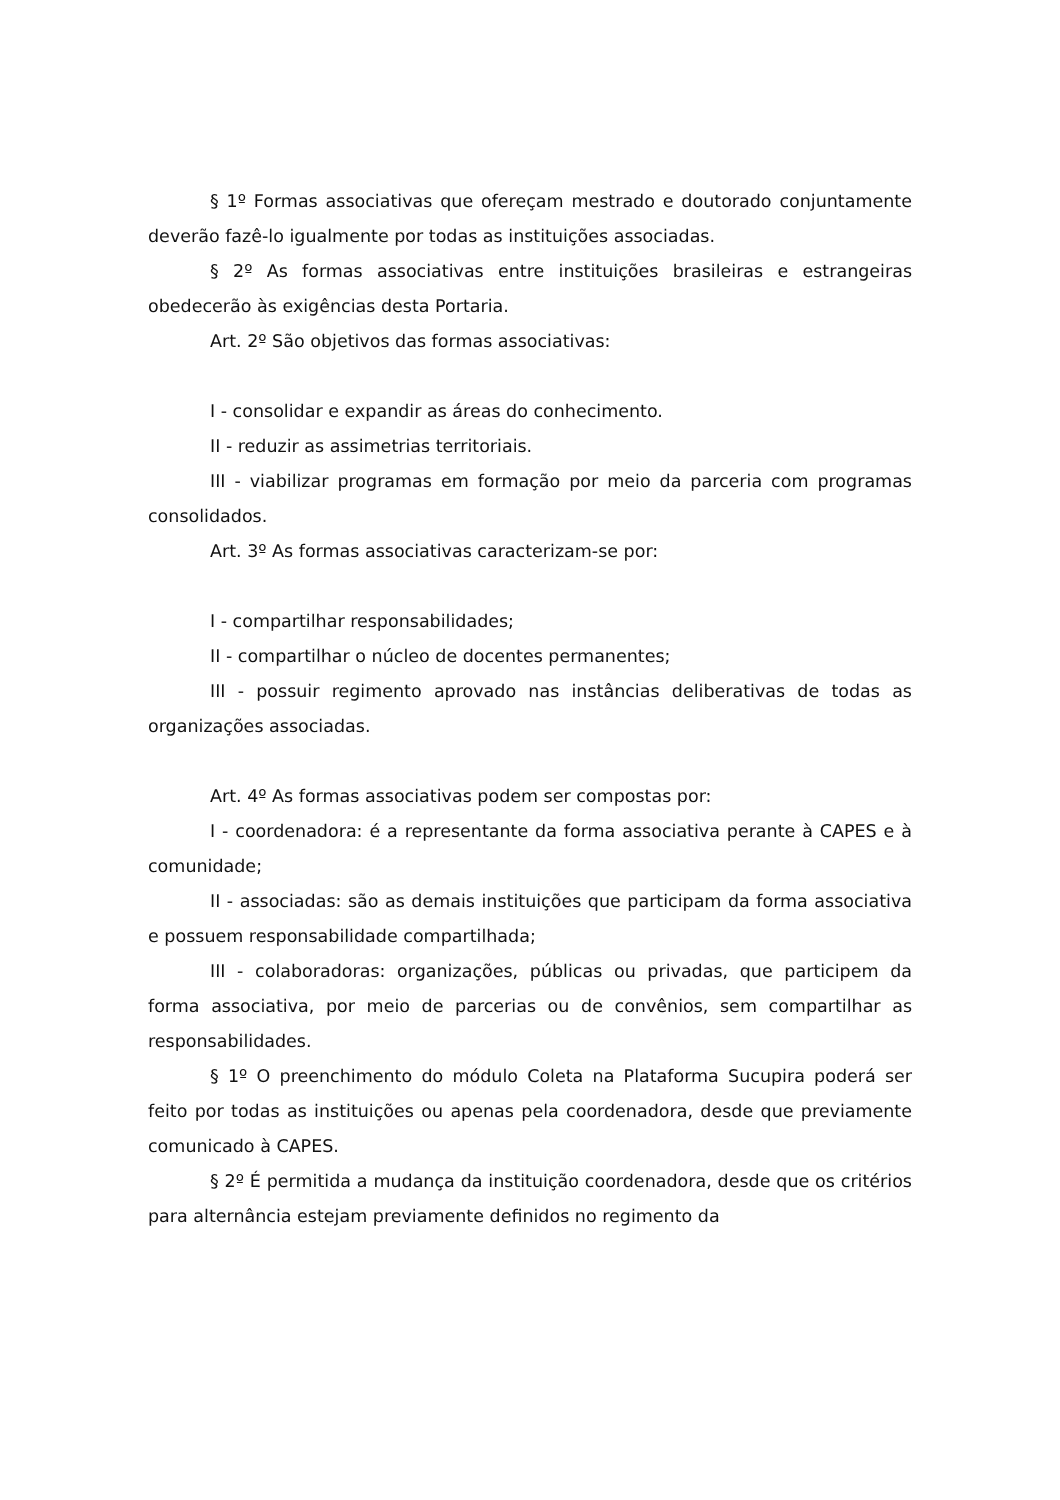§ 1º Formas associativas que ofereçam mestrado e doutorado conjuntamente deverão fazê-lo igualmente por todas as instituições associadas.
§ 2º As formas associativas entre instituições brasileiras e estrangeiras obedecerão às exigências desta Portaria.
Art. 2º São objetivos das formas associativas:
I - consolidar e expandir as áreas do conhecimento.
II - reduzir as assimetrias territoriais.
III - viabilizar programas em formação por meio da parceria com programas consolidados.
Art. 3º As formas associativas caracterizam-se por:
I - compartilhar responsabilidades;
II - compartilhar o núcleo de docentes permanentes;
III - possuir regimento aprovado nas instâncias deliberativas de todas as organizações associadas.
Art. 4º As formas associativas podem ser compostas por:
I - coordenadora: é a representante da forma associativa perante à CAPES e à comunidade;
II - associadas: são as demais instituições que participam da forma associativa e possuem responsabilidade compartilhada;
III - colaboradoras: organizações, públicas ou privadas, que participem da forma associativa, por meio de parcerias ou de convênios, sem compartilhar as responsabilidades.
§ 1º O preenchimento do módulo Coleta na Plataforma Sucupira poderá ser feito por todas as instituições ou apenas pela coordenadora, desde que previamente comunicado à CAPES.
§ 2º É permitida a mudança da instituição coordenadora, desde que os critérios para alternância estejam previamente definidos no regimento da